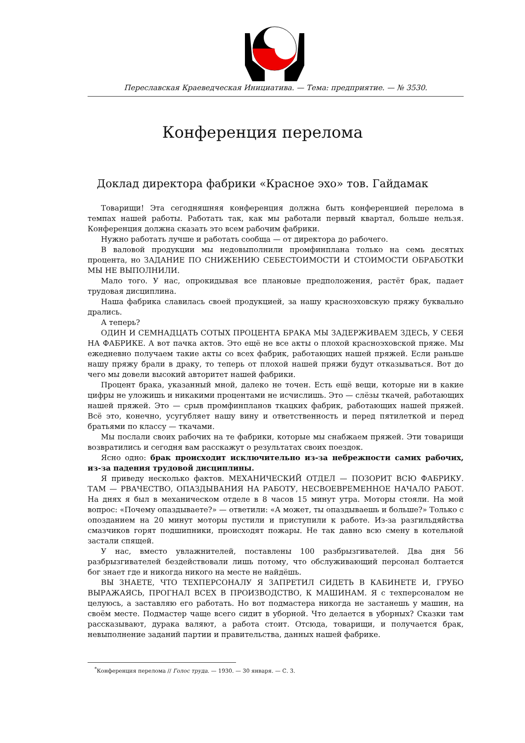Переславская Краеведческая Инициатива. — Тема: предприятие. — № 3530.
Конференция перелома
Доклад директора фабрики «Красное эхо» тов. Гайдамак
Товарищи! Эта сегодняшняя конференция должна быть конференцией перелома в темпах нашей работы. Работать так, как мы работали первый квартал, больше нельзя. Конференция должна сказать это всем рабочим фабрики.
Нужно работать лучше и работать сообща — от директора до рабочего.
В валовой продукции мы недовыполнили промфинплана только на семь десятых процента, но ЗАДАНИЕ ПО СНИЖЕНИЮ СЕБЕСТОИМОСТИ И СТОИМОСТИ ОБРАБОТКИ МЫ НЕ ВЫПОЛНИЛИ.
Мало того. У нас, опрокидывая все плановые предположения, растёт брак, падает трудовая дисциплина.
Наша фабрика славилась своей продукцией, за нашу красноэховскую пряжу буквально дрались.
А теперь?
ОДИН И СЕМНАДЦАТЬ СОТЫХ ПРОЦЕНТА БРАКА МЫ ЗАДЕРЖИВАЕМ ЗДЕСЬ, У СЕБЯ НА ФАБРИКЕ. А вот пачка актов. Это ещё не все акты о плохой красноэховской пряже. Мы ежедневно получаем такие акты со всех фабрик, работающих нашей пряжей. Если раньше нашу пряжу брали в драку, то теперь от плохой нашей пряжи будут отказываться. Вот до чего мы довели высокий авторитет нашей фабрики.
Процент брака, указанный мной, далеко не точен. Есть ещё вещи, которые ни в какие цифры не уложишь и никакими процентами не исчислишь. Это — слёзы ткачей, работающих нашей пряжей. Это — срыв промфинпланов ткацких фабрик, работающих нашей пряжей. Всё это, конечно, усугубляет нашу вину и ответственность и перед пятилеткой и перед братьями по классу — ткачами.
Мы послали своих рабочих на те фабрики, которые мы снабжаем пряжей. Эти товарищи возвратились и сегодня вам расскажут о результатах своих поездок.
Ясно одно: брак происходит исключительно из-за небрежности самих рабочих, из-за падения трудовой дисциплины.
Я приведу несколько фактов. МЕХАНИЧЕСКИЙ ОТДЕЛ — ПОЗОРИТ ВСЮ ФАБРИКУ. ТАМ — РВАЧЕСТВО, ОПАЗДЫВАНИЯ НА РАБОТУ, НЕСВОЕВРЕМЕННОЕ НАЧАЛО РАБОТ. На днях я был в механическом отделе в 8 часов 15 минут утра. Моторы стояли. На мой вопрос: «Почему опаздываете?» — ответили: «А может, ты опаздываешь и больше?» Только с опозданием на 20 минут моторы пустили и приступили к работе. Из-за разгильдяйства смазчиков горят подшипники, происходят пожары. Не так давно всю смену в котельной застали спящей.
У нас, вместо увлажнителей, поставлены 100 разбрызгивателей. Два дня 56 разбрызгивателей бездействовали лишь потому, что обслуживающий персонал болтается бог знает где и никогда никого на месте не найдёшь.
ВЫ ЗНАЕТЕ, ЧТО ТЕХПЕРСОНАЛУ Я ЗАПРЕТИЛ СИДЕТЬ В КАБИНЕТЕ И, ГРУБО ВЫРАЖАЯСЬ, ПРОГНАЛ ВСЕХ В ПРОИЗВОДСТВО, К МАШИНАМ. Я с техперсоналом не целуюсь, а заставляю его работать. Но вот подмастера никогда не застанешь у машин, на своём месте. Подмастер чаще всего сидит в уборной. Что делается в уборных? Сказки там рассказывают, дурака валяют, а работа стоит. Отсюда, товарищи, и получается брак, невыполнение заданий партии и правительства, данных нашей фабрике.
<sup>*</sup> Конференция перелома // Голос труда. — 1930. — 30 января. — С. 3.